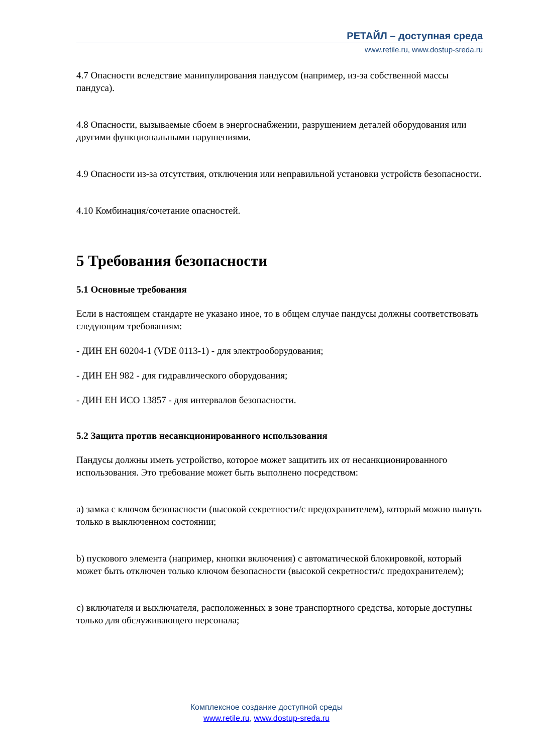РЕТАЙЛ – доступная среда
www.retile.ru, www.dostup-sreda.ru
4.7 Опасности вследствие манипулирования пандусом (например, из-за собственной массы пандуса).
4.8 Опасности, вызываемые сбоем в энергоснабжении, разрушением деталей оборудования или другими функциональными нарушениями.
4.9 Опасности из-за отсутствия, отключения или неправильной установки устройств безопасности.
4.10 Комбинация/сочетание опасностей.
5 Требования безопасности
5.1 Основные требования
Если в настоящем стандарте не указано иное, то в общем случае пандусы должны соответствовать следующим требованиям:
- ДИН ЕН 60204-1 (VDE 0113-1) - для электрооборудования;
- ДИН ЕН 982 - для гидравлического оборудования;
- ДИН ЕН ИСО 13857 - для интервалов безопасности.
5.2 Защита против несанкционированного использования
Пандусы должны иметь устройство, которое может защитить их от несанкционированного использования. Это требование может быть выполнено посредством:
a) замка с ключом безопасности (высокой секретности/с предохранителем), который можно вынуть только в выключенном состоянии;
b) пускового элемента (например, кнопки включения) с автоматической блокировкой, который может быть отключен только ключом безопасности (высокой секретности/с предохранителем);
c) включателя и выключателя, расположенных в зоне транспортного средства, которые доступны только для обслуживающего персонала;
Комплексное создание доступной среды
www.retile.ru, www.dostup-sreda.ru